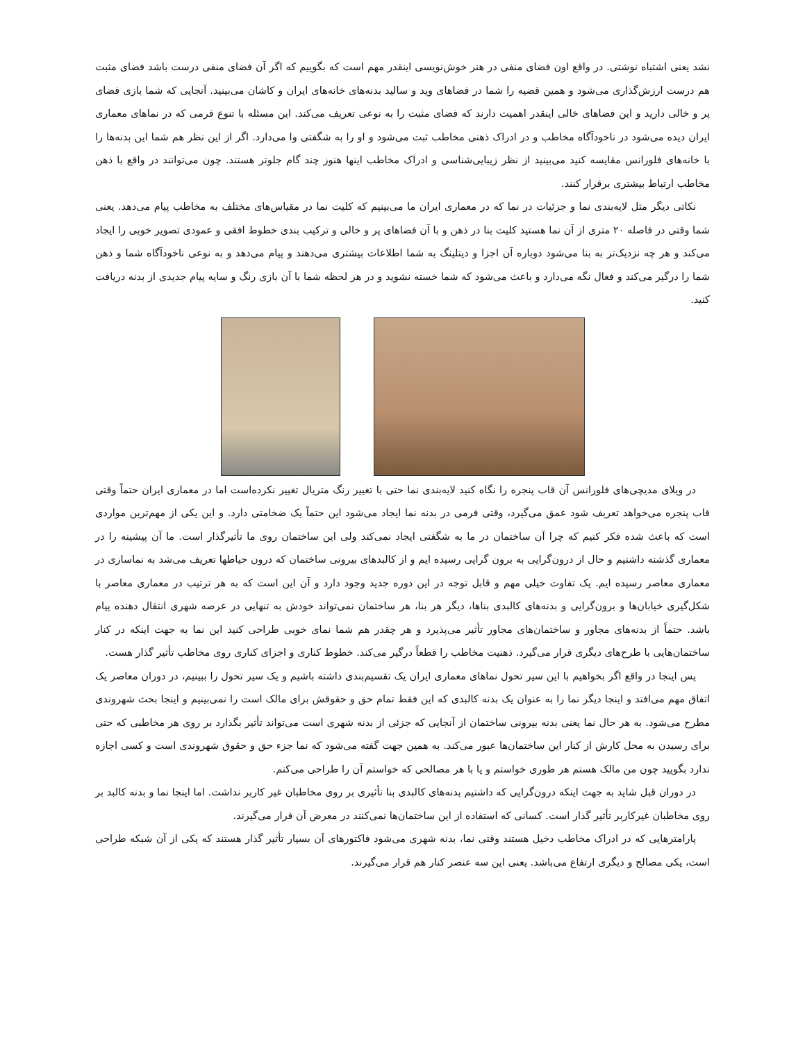نشد یعنی اشتباه نوشتی. در واقع اون فضای منفی در هنر خوش‌نویسی اینقدر مهم است که بگوییم که اگر آن فضای منفی درست باشد فضای مثبت هم درست ارزش‌گذاری می‌شود و همین قضیه را شما در فضاهای وید و سالید بدنه‌های خانه‌های ایران و کاشان می‌بینید. آنجایی که شما بازی فضای پر و خالی دارید و این فضاهای خالی اینقدر اهمیت دارند که فضای مثبت را به نوعی تعریف می‌کند. این مسئله با تنوع فرمی که در نماهای معماری ایران دیده می‌شود در ناخودآگاه مخاطب و در ادراک ذهنی مخاطب ثبت می‌شود و او را به شگفتی وا می‌دارد. اگر از این نظر هم شما این بدنه‌ها را با خانه‌های فلورانس مقایسه کنید می‌بینید از نظر زیبایی‌شناسی و ادراک مخاطب اینها هنوز چند گام جلوتر هستند. چون می‌توانند در واقع با ذهن مخاطب ارتباط بیشتری برقرار کنند.
نکاتی دیگر مثل لایه‌بندی نما و جزئیات در نما که در معماری ایران ما می‌بینیم که کلیت نما در مقیاس‌های مختلف به مخاطب پیام می‌دهد. یعنی شما وقتی در فاصله ۲۰ متری از آن نما هستید کلیت بنا در ذهن و با آن فضاهای پر و خالی و ترکیب بندی خطوط افقی و عمودی تصویر خوبی را ایجاد می‌کند و هر چه نزدیک‌تر به بنا می‌شود دوباره آن اجزا و دیتلینگ به شما اطلاعات بیشتری می‌دهند و پیام می‌دهد و به نوعی ناخودآگاه شما و ذهن شما را درگیر می‌کند و فعال نگه می‌دارد و باعث می‌شود که شما خسته نشوید و در هر لحظه شما با آن بازی رنگ و سایه پیام جدیدی از بدنه دریافت کنید.
در ویلای مدیچی‌های فلورانس آن قاب پنجره را نگاه کنید لایه‌بندی نما حتی با تغییر رنگ متریال تغییر نکرده‌است اما در معماری ایران حتماً وقتی قاب پنجره می‌خواهد تعریف شود عمق می‌گیرد، وقتی فرمی در بدنه نما ایجاد می‌شود این حتماً یک ضخامتی دارد. و این یکی از مهم‌ترین مواردی است که باعث شده فکر کنیم که چرا آن ساختمان در ما به شگفتی ایجاد نمی‌کند ولی این ساختمان روی ما تأثیرگذار است. ما آن پیشینه را در معماری گذشته داشتیم و حال از درون‌گرایی به برون گرایی رسیده ایم و از کالبدهای بیرونی ساختمان که درون حیاطها تعریف می‌شد به نماسازی در معماری معاصر رسیده ایم. یک تفاوت خیلی مهم و قابل توجه در این دوره جدید وجود دارد و آن این است که به هر ترتیب در معماری معاصر با شکل‌گیری خیابان‌ها و برون‌گرایی و بدنه‌های کالبدی بناها، دیگر هر بنا، هر ساختمان نمی‌تواند خودش به تنهایی در عرصه شهری انتقال دهنده پیام باشد. حتماً از بدنه‌های مجاور و ساختمان‌های مجاور تأثیر می‌پذیرد و هر چقدر هم شما نمای خوبی طراحی کنید این نما به جهت اینکه در کنار ساختمان‌هایی با طرح‌های دیگری قرار می‌گیرد. ذهنیت مخاطب را قطعاً درگیر می‌کند. خطوط کناری و اجزای کناری روی مخاطب تأثیر گذار هست.
پس اینجا در واقع اگر بخواهیم با این سیر تحول نماهای معماری ایران یک تقسیم‌بندی داشته باشیم و یک سیر تحول را ببینیم، در دوران معاصر یک اتفاق مهم می‌افتد و اینجا دیگر نما را به عنوان یک بدنه کالبدی که این فقط تمام حق و حقوقش برای مالک است را نمی‌بینیم و اینجا بحث شهروندی مطرح می‌شود. به هر حال نما یعنی بدنه بیرونی ساختمان از آنجایی که جزئی از بدنه شهری است می‌تواند تأثیر بگذارد بر روی هر مخاطبی که حتی برای رسیدن به محل کارش از کنار این ساختمان‌ها عبور می‌کند. به همین جهت گفته می‌شود که نما جزء حق و حقوق شهروندی است و کسی اجازه ندارد بگویید چون من مالک هستم هر طوری خواستم و یا با هر مصالحی که خواستم آن را طراحی می‌کنم.
در دوران قبل شاید به جهت اینکه درون‌گرایی که داشتیم بدنه‌های کالبدی بنا تأثیری بر روی مخاطبان غیر کاربر نداشت. اما اینجا نما و بدنه کالبد بر روی مخاطبان غیرکاربر تأثیر گذار است. کسانی که استفاده از این ساختمان‌ها نمی‌کنند در معرض آن قرار می‌گیرند.
پارامترهایی که در ادراک مخاطب دخیل هستند وقتی نما، بدنه شهری می‌شود فاکتورهای آن بسیار تأثیر گذار هستند که یکی از آن شبکه طراحی است، یکی مصالح و دیگری ارتفاع می‌باشد. یعنی این سه عنصر کنار هم قرار می‌گیرند.